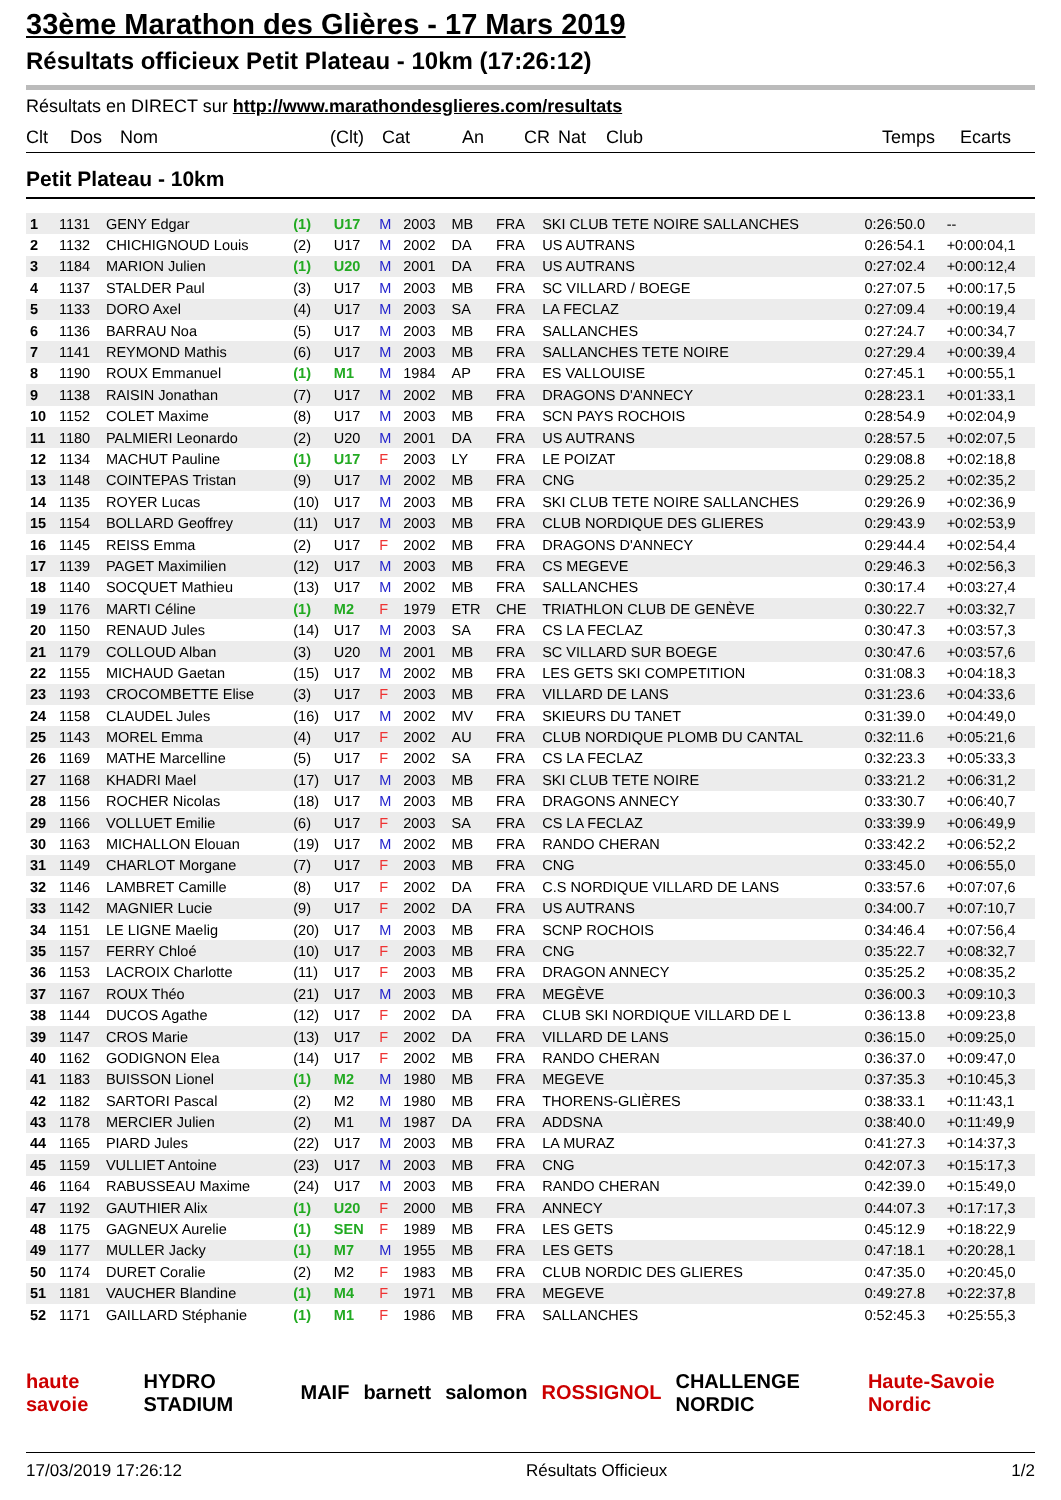33ème Marathon des Glières - 17 Mars 2019
Résultats officieux Petit Plateau - 10km (17:26:12)
Résultats en DIRECT sur http://www.marathondesglieres.com/resultats
Clt Dos Nom (Clt) Cat An CR Nat Club Temps Ecarts
Petit Plateau - 10km
| 1 | 1131 | GENY Edgar | (1) | U17 | M | 2003 | MB | FRA | SKI CLUB TETE NOIRE SALLANCHES | 0:26:50.0 | -- |
| 2 | 1132 | CHICHIGNOUD Louis | (2) | U17 | M | 2002 | DA | FRA | US AUTRANS | 0:26:54.1 | +0:00:04,1 |
| 3 | 1184 | MARION Julien | (1) | U20 | M | 2001 | DA | FRA | US AUTRANS | 0:27:02.4 | +0:00:12,4 |
| 4 | 1137 | STALDER Paul | (3) | U17 | M | 2003 | MB | FRA | SC VILLARD / BOEGE | 0:27:07.5 | +0:00:17,5 |
| 5 | 1133 | DORO Axel | (4) | U17 | M | 2003 | SA | FRA | LA FECLAZ | 0:27:09.4 | +0:00:19,4 |
| 6 | 1136 | BARRAU Noa | (5) | U17 | M | 2003 | MB | FRA | SALLANCHES | 0:27:24.7 | +0:00:34,7 |
| 7 | 1141 | REYMOND Mathis | (6) | U17 | M | 2003 | MB | FRA | SALLANCHES TETE NOIRE | 0:27:29.4 | +0:00:39,4 |
| 8 | 1190 | ROUX Emmanuel | (1) | M1 | M | 1984 | AP | FRA | ES VALLOUISE | 0:27:45.1 | +0:00:55,1 |
| 9 | 1138 | RAISIN Jonathan | (7) | U17 | M | 2002 | MB | FRA | DRAGONS D'ANNECY | 0:28:23.1 | +0:01:33,1 |
| 10 | 1152 | COLET Maxime | (8) | U17 | M | 2003 | MB | FRA | SCN PAYS ROCHOIS | 0:28:54.9 | +0:02:04,9 |
| 11 | 1180 | PALMIERI Leonardo | (2) | U20 | M | 2001 | DA | FRA | US AUTRANS | 0:28:57.5 | +0:02:07,5 |
| 12 | 1134 | MACHUT Pauline | (1) | U17 | F | 2003 | LY | FRA | LE POIZAT | 0:29:08.8 | +0:02:18,8 |
| 13 | 1148 | COINTEPAS Tristan | (9) | U17 | M | 2002 | MB | FRA | CNG | 0:29:25.2 | +0:02:35,2 |
| 14 | 1135 | ROYER Lucas | (10) | U17 | M | 2003 | MB | FRA | SKI CLUB TETE NOIRE SALLANCHES | 0:29:26.9 | +0:02:36,9 |
| 15 | 1154 | BOLLARD Geoffrey | (11) | U17 | M | 2003 | MB | FRA | CLUB NORDIQUE DES GLIERES | 0:29:43.9 | +0:02:53,9 |
| 16 | 1145 | REISS Emma | (2) | U17 | F | 2002 | MB | FRA | DRAGONS D'ANNECY | 0:29:44.4 | +0:02:54,4 |
| 17 | 1139 | PAGET Maximilien | (12) | U17 | M | 2003 | MB | FRA | CS MEGEVE | 0:29:46.3 | +0:02:56,3 |
| 18 | 1140 | SOCQUET Mathieu | (13) | U17 | M | 2002 | MB | FRA | SALLANCHES | 0:30:17.4 | +0:03:27,4 |
| 19 | 1176 | MARTI Céline | (1) | M2 | F | 1979 | ETR | CHE | TRIATHLON CLUB DE GENÈVE | 0:30:22.7 | +0:03:32,7 |
| 20 | 1150 | RENAUD Jules | (14) | U17 | M | 2003 | SA | FRA | CS LA FECLAZ | 0:30:47.3 | +0:03:57,3 |
| 21 | 1179 | COLLOUD Alban | (3) | U20 | M | 2001 | MB | FRA | SC VILLARD SUR BOEGE | 0:30:47.6 | +0:03:57,6 |
| 22 | 1155 | MICHAUD Gaetan | (15) | U17 | M | 2002 | MB | FRA | LES GETS SKI COMPETITION | 0:31:08.3 | +0:04:18,3 |
| 23 | 1193 | CROCOMBETTE Elise | (3) | U17 | F | 2003 | MB | FRA | VILLARD DE LANS | 0:31:23.6 | +0:04:33,6 |
| 24 | 1158 | CLAUDEL Jules | (16) | U17 | M | 2002 | MV | FRA | SKIEURS DU TANET | 0:31:39.0 | +0:04:49,0 |
| 25 | 1143 | MOREL Emma | (4) | U17 | F | 2002 | AU | FRA | CLUB NORDIQUE PLOMB DU CANTAL | 0:32:11.6 | +0:05:21,6 |
| 26 | 1169 | MATHE Marcelline | (5) | U17 | F | 2002 | SA | FRA | CS LA FECLAZ | 0:32:23.3 | +0:05:33,3 |
| 27 | 1168 | KHADRI Mael | (17) | U17 | M | 2003 | MB | FRA | SKI CLUB TETE NOIRE | 0:33:21.2 | +0:06:31,2 |
| 28 | 1156 | ROCHER Nicolas | (18) | U17 | M | 2003 | MB | FRA | DRAGONS ANNECY | 0:33:30.7 | +0:06:40,7 |
| 29 | 1166 | VOLLUET Emilie | (6) | U17 | F | 2003 | SA | FRA | CS LA FECLAZ | 0:33:39.9 | +0:06:49,9 |
| 30 | 1163 | MICHALLON Elouan | (19) | U17 | M | 2002 | MB | FRA | RANDO CHERAN | 0:33:42.2 | +0:06:52,2 |
| 31 | 1149 | CHARLOT Morgane | (7) | U17 | F | 2003 | MB | FRA | CNG | 0:33:45.0 | +0:06:55,0 |
| 32 | 1146 | LAMBRET Camille | (8) | U17 | F | 2002 | DA | FRA | C.S NORDIQUE VILLARD DE LANS | 0:33:57.6 | +0:07:07,6 |
| 33 | 1142 | MAGNIER Lucie | (9) | U17 | F | 2002 | DA | FRA | US AUTRANS | 0:34:00.7 | +0:07:10,7 |
| 34 | 1151 | LE LIGNE Maelig | (20) | U17 | M | 2003 | MB | FRA | SCNP ROCHOIS | 0:34:46.4 | +0:07:56,4 |
| 35 | 1157 | FERRY Chloé | (10) | U17 | F | 2003 | MB | FRA | CNG | 0:35:22.7 | +0:08:32,7 |
| 36 | 1153 | LACROIX Charlotte | (11) | U17 | F | 2003 | MB | FRA | DRAGON ANNECY | 0:35:25.2 | +0:08:35,2 |
| 37 | 1167 | ROUX Théo | (21) | U17 | M | 2003 | MB | FRA | MEGÈVE | 0:36:00.3 | +0:09:10,3 |
| 38 | 1144 | DUCOS Agathe | (12) | U17 | F | 2002 | DA | FRA | CLUB SKI NORDIQUE VILLARD DE L | 0:36:13.8 | +0:09:23,8 |
| 39 | 1147 | CROS Marie | (13) | U17 | F | 2002 | DA | FRA | VILLARD DE LANS | 0:36:15.0 | +0:09:25,0 |
| 40 | 1162 | GODIGNON Elea | (14) | U17 | F | 2002 | MB | FRA | RANDO CHERAN | 0:36:37.0 | +0:09:47,0 |
| 41 | 1183 | BUISSON Lionel | (1) | M2 | M | 1980 | MB | FRA | MEGEVE | 0:37:35.3 | +0:10:45,3 |
| 42 | 1182 | SARTORI Pascal | (2) | M2 | M | 1980 | MB | FRA | THORENS-GLIÈRES | 0:38:33.1 | +0:11:43,1 |
| 43 | 1178 | MERCIER Julien | (2) | M1 | M | 1987 | DA | FRA | ADDSNA | 0:38:40.0 | +0:11:49,9 |
| 44 | 1165 | PIARD Jules | (22) | U17 | M | 2003 | MB | FRA | LA MURAZ | 0:41:27.3 | +0:14:37,3 |
| 45 | 1159 | VULLIET Antoine | (23) | U17 | M | 2003 | MB | FRA | CNG | 0:42:07.3 | +0:15:17,3 |
| 46 | 1164 | RABUSSEAU Maxime | (24) | U17 | M | 2003 | MB | FRA | RANDO CHERAN | 0:42:39.0 | +0:15:49,0 |
| 47 | 1192 | GAUTHIER Alix | (1) | U20 | F | 2000 | MB | FRA | ANNECY | 0:44:07.3 | +0:17:17,3 |
| 48 | 1175 | GAGNEUX Aurelie | (1) | SEN | F | 1989 | MB | FRA | LES GETS | 0:45:12.9 | +0:18:22,9 |
| 49 | 1177 | MULLER Jacky | (1) | M7 | M | 1955 | MB | FRA | LES GETS | 0:47:18.1 | +0:20:28,1 |
| 50 | 1174 | DURET Coralie | (2) | M2 | F | 1983 | MB | FRA | CLUB NORDIC DES GLIERES | 0:47:35.0 | +0:20:45,0 |
| 51 | 1181 | VAUCHER Blandine | (1) | M4 | F | 1971 | MB | FRA | MEGEVE | 0:49:27.8 | +0:22:37,8 |
| 52 | 1171 | GAILLARD Stéphanie | (1) | M1 | F | 1986 | MB | FRA | SALLANCHES | 0:52:45.3 | +0:25:55,3 |
haute savoie HYDRO STADIUM MAIF barnett salomon ROSSIGNOL CHALLENGE NORDIC Haute-Savoie Nordic
17/03/2019 17:26:12 Résultats Officieux 1/2